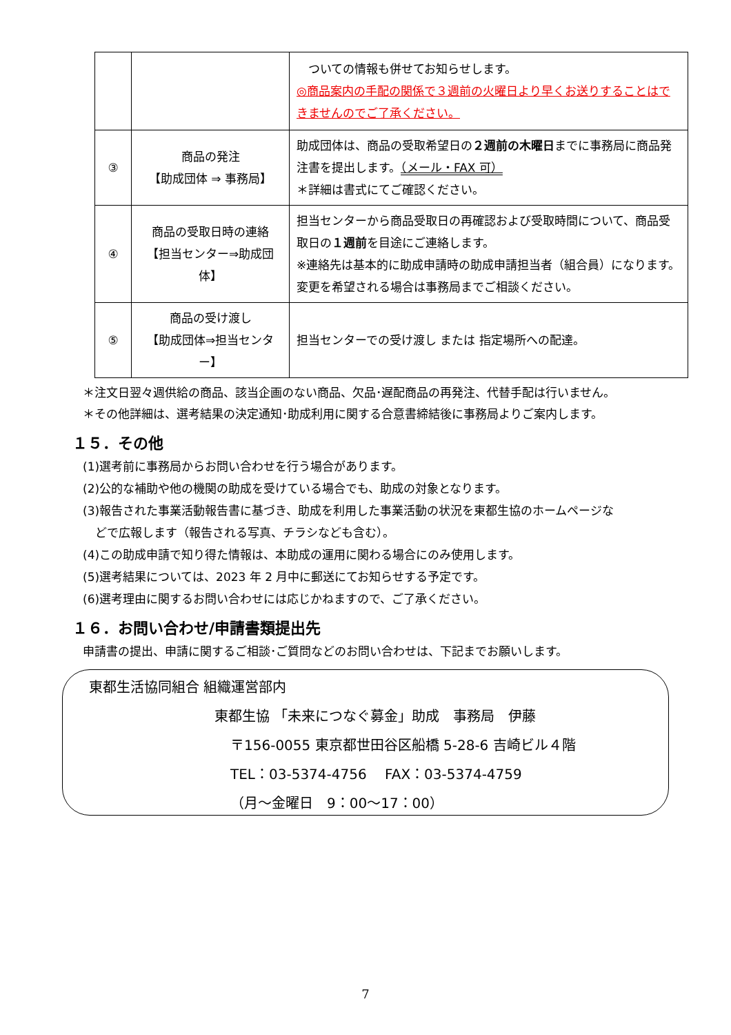| | | ついての情報も併せてお知らせします。 ◎商品案内の手配の関係で３週前の火曜日より早くお送りすることはできませんのでご了承ください。 |
| ③ | 商品の発注 【助成団体 ⇒ 事務局】 | 助成団体は、商品の受取希望日の ２週前の木曜日 までに事務局に商品発注書を提出します。 （メール・FAX 可） ＊詳細は書式にてご確認ください。 |
| ④ | 商品の受取日時の連絡 【担当センター⇒助成団体】 | 担当センターから商品受取日の再確認および受取時間について、商品受取日の １週前 を目途にご連絡します。 ※連絡先は基本的に助成申請時の助成申請担当者（組合員）になります。変更を希望される場合は事務局までご相談ください。 |
| ⑤ | 商品の受け渡し 【助成団体⇒担当センター】 | 担当センターでの受け渡し または 指定場所への配達。 |
＊注文日翌々週供給の商品、該当企画のない商品、欠品･遅配商品の再発注、代替手配は行いません。
＊その他詳細は、選考結果の決定通知･助成利用に関する合意書締結後に事務局よりご案内します。
１５．その他
(1)選考前に事務局からお問い合わせを行う場合があります。
(2)公的な補助や他の機関の助成を受けている場合でも、助成の対象となります。
(3)報告された事業活動報告書に基づき、助成を利用した事業活動の状況を東都生協のホームページな
どで広報します（報告される写真、チラシなども含む）。
(4)この助成申請で知り得た情報は、本助成の運用に関わる場合にのみ使用します。
(5)選考結果については、2023 年 2 月中に郵送にてお知らせする予定です。
(6)選考理由に関するお問い合わせには応じかねますので、ご了承ください。
１６．お問い合わせ/申請書類提出先
申請書の提出、申請に関するご相談･ご質問などのお問い合わせは、下記までお願いします。
東都生活協同組合 組織運営部内
東都生協 「未来につなぐ募金」助成　事務局　伊藤
〒156-0055 東京都世田谷区船橋 5-28-6 吉崎ビル４階
TEL：03-5374-4756　 FAX：03-5374-4759
（月～金曜日　9：00～17：00）
7